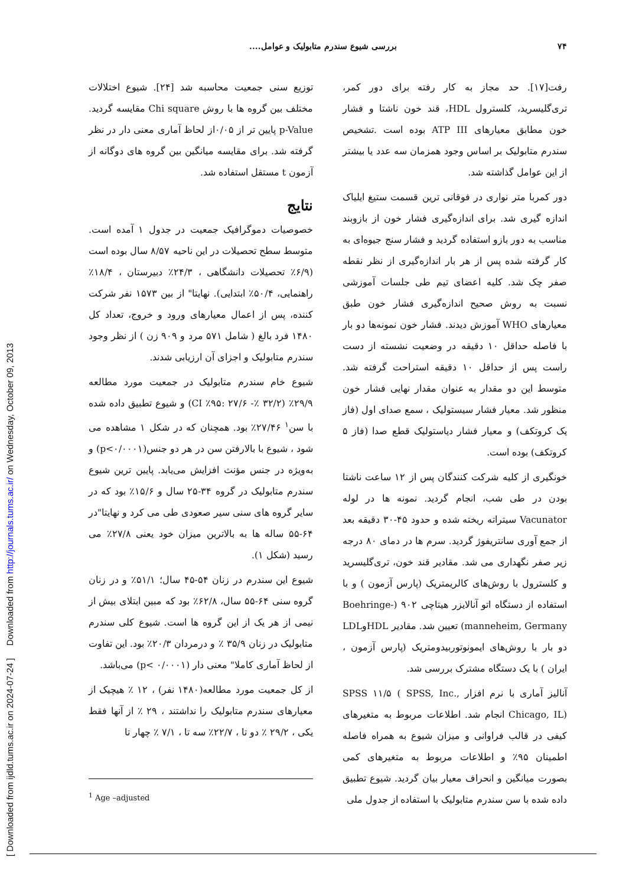[ Downloaded from ijdld.tums.ac.ir on 2024-07-24 ] Downloaded from http://journals.tums.ac.ir/ on Wednesday, October 09, 2013
۷۴ بررسی شیوع سندرم متابولیک و عوامل....
رفت[۱۷]. حد مجاز به کار رفته برای دور کمر، تری‌گلیسرید، کلسترول HDL، قند خون ناشتا و فشار خون مطابق معیارهای ATP III بوده است .تشخیص سندرم متابولیک بر اساس وجود همزمان سه عدد یا بیشتر از این عوامل گذاشته شد.
دور کمربا متر نواری در فوقانی ترین قسمت ستیغ ایلیاک اندازه گیری شد. برای اندازه‌گیری فشار خون از بازوبند مناسب به دور بازو استفاده گردید و فشار سنج جیوه‌ای به کار گرفته شده پس از هر بار اندازه‌گیری از نظر نقطه صفر چک شد. کلیه اعضای تیم طی جلسات آموزشی نسبت به روش صحیح اندازه‌گیری فشار خون طبق معیارهای WHO آموزش دیدند. فشار خون نمونه‌ها دو بار با فاصله حداقل ۱۰ دقیقه در وضعیت نشسته از دست راست پس از حداقل ۱۰ دقیقه استراحت گرفته شد. متوسط این دو مقدار به عنوان مقدار نهایی فشار خون منظور شد. معیار فشار سیستولیک ، سمع صدای اول (فاز یک کروتکف) و معیار فشار دیاستولیک قطع صدا (فاز ۵ کروتکف) بوده است.
خونگیری از کلیه شرکت کنندگان پس از ۱۲ ساعت ناشتا بودن در طی شب، انجام گردید. نمونه ها در لوله Vacunator سیتراته ریخته شده و حدود ۴۵-۳۰ دقیقه بعد از جمع آوری سانتریفوژ گردید. سرم ها در دمای ۸۰ درجه زیر صفر نگهداری می شد. مقادیر قند خون، تری‌گلیسرید و کلسترول با روش‌های کالریمتریک (پارس آزمون ) و با استفاده از دستگاه اتو آنالایزر هیتاچی ۹۰۲ (Boehringe-manneheim, Germany) تعیین شد. مقادیر HDLوLDL دو بار با روش‌های ایمونوتوربیدومتریک (پارس آزمون ، ایران ) با یک دستگاه مشترک بررسی شد.
آنالیز آماری با نرم افزار SPSS ۱۱/۵ ( SPSS, Inc., Chicago, IL) انجام شد. اطلاعات مربوط به متغیرهای کیفی در قالب فراوانی و میزان شیوع به همراه فاصله اطمینان ۹۵٪ و اطلاعات مربوط به متغیرهای کمی بصورت میانگین و انحراف معیار بیان گردید. شیوع تطبیق داده شده با سن سندرم متابولیک با استفاده از جدول ملی
توزیع سنی جمعیت محاسبه شد [۲۴]. شیوع اختلالات مختلف بین گروه ها با روش Chi square مقایسه گردید. p-Value پایین تر از ۰/۰۵از لحاظ آماری معنی دار در نظر گرفته شد. برای مقایسه میانگین بین گروه های دوگانه از آزمون t مستقل استفاده شد.
نتایج
خصوصیات دموگرافیک جمعیت در جدول ۱ آمده است. متوسط سطح تحصیلات در این ناحیه ۸/۵۷ سال بوده است (۶/۹٪ تحصیلات دانشگاهی ، ۲۴/۳٪ دبیرستان ، ۱۸/۴٪ راهنمایی، ۵۰/۴٪ ابتدایی). نهایتا" از بین ۱۵۷۳ نفر شرکت کننده، پس از اعمال معیارهای ورود و خروج، تعداد کل ۱۴۸۰ فرد بالغ ( شامل ۵۷۱ مرد و ۹۰۹ زن ) از نظر وجود سندرم متابولیک و اجزای آن ارزیابی شدند.
شیوع خام سندرم متابولیک در جمعیت مورد مطالعه ۲۹/۹٪ (CI ٪۹۵: ۲۷/۶ -٪ ۳۲/۲) و شیوع تطبیق داده شده با سن<sup>۱</sup> ۲۷/۴۶٪ بود. همچنان که در شکل ۱ مشاهده می شود ، شیوع با بالارفتن سن در هر دو جنس(p<۰/۰۰۰۱) و به‌ویژه در جنس مؤنث افزایش می‌یابد. پایین ترین شیوع سندرم متابولیک در گروه ۳۴-۲۵ سال و ۱۵/۶٪ بود که در سایر گروه های سنی سیر صعودی طی می کرد و نهایتا"در ۶۴-۵۵ ساله ها به بالاترین میزان خود یعنی ۲۷/۸٪ می رسید (شکل ۱).
شیوع این سندرم در زنان ۵۴-۴۵ سال؛ ۵۱/۱٪ و در زنان گروه سنی ۶۴-۵۵ سال، ۶۲/۸٪ بود که مبین ابتلای بیش از نیمی از هر یک از این گروه ها است. شیوع کلی سندرم متابولیک در زنان ۳۵/۹ ٪ و درمردان ۲۰/۳٪ بود. این تفاوت از لحاظ آماری کاملا" معنی دار (p< ۰/۰۰۰۱) می‌باشد.
از کل جمعیت مورد مطالعه(۱۴۸۰ نفر) ، ۱۲ ٪ هیچیک از معیارهای سندرم متابولیک را نداشتند ، ۲۹ ٪ از آنها فقط یکی ، ۲۹/۲ ٪ دو تا ، ۲۲/۷٪ سه تا ، ۷/۱ ٪ چهار تا
<sup>1</sup> Age –adjusted